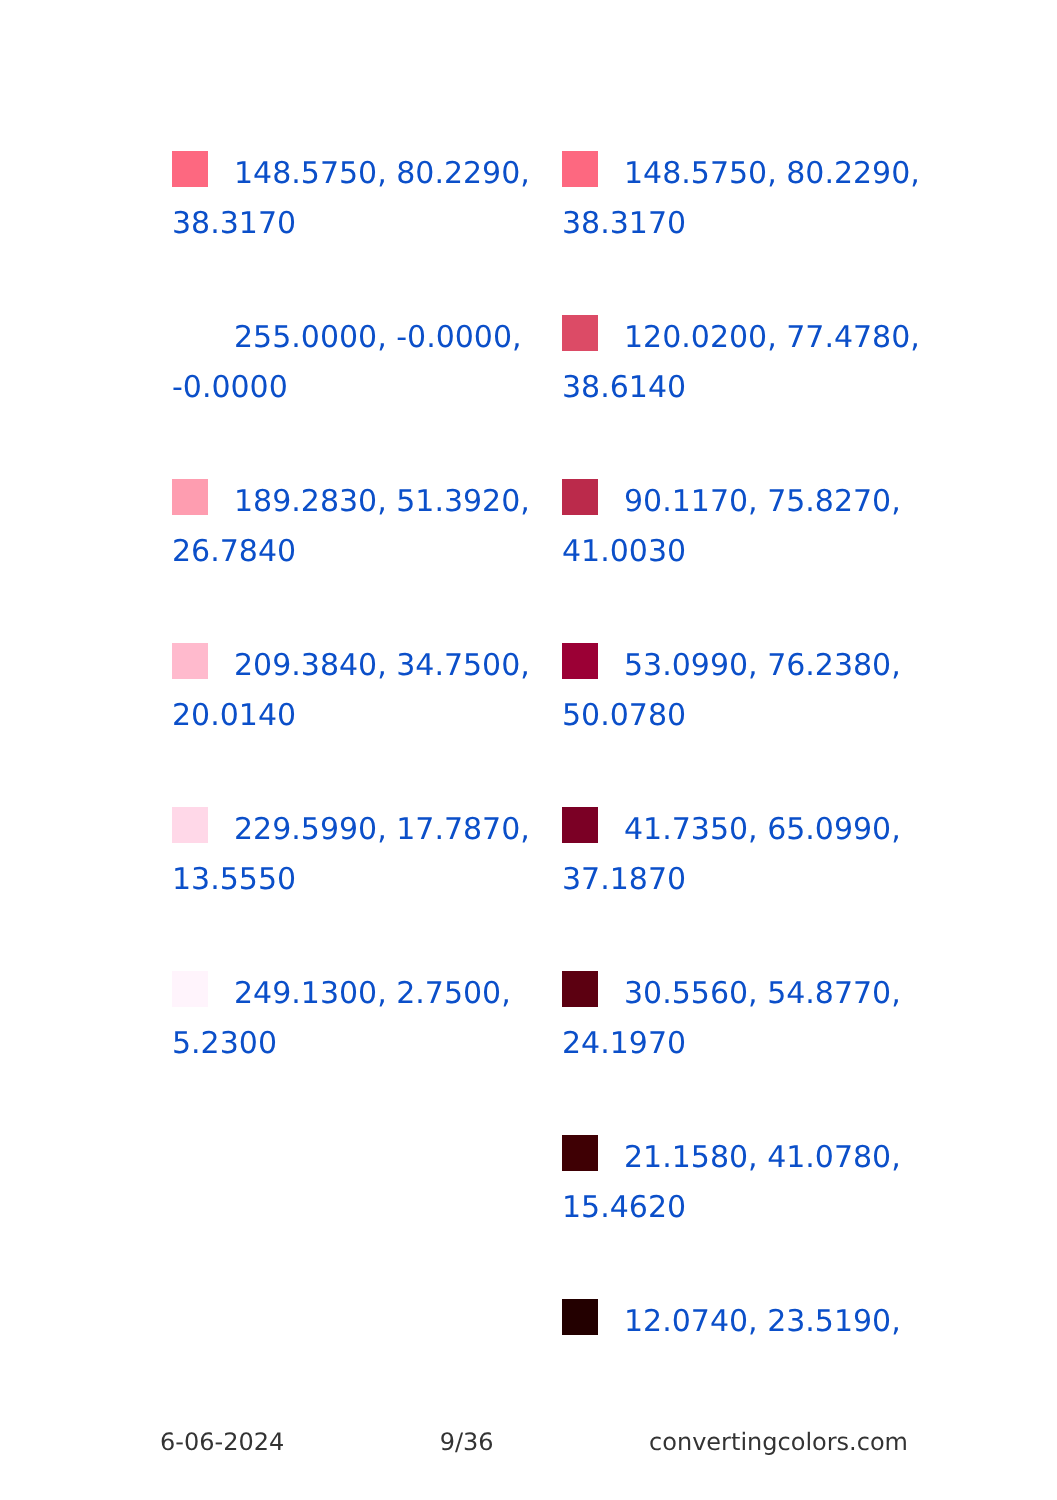148.5750, 80.2290, 38.3170
255.0000, -0.0000, -0.0000
189.2830, 51.3920, 26.7840
209.3840, 34.7500, 20.0140
229.5990, 17.7870, 13.5550
249.1300, 2.7500, 5.2300
148.5750, 80.2290, 38.3170
120.0200, 77.4780, 38.6140
90.1170, 75.8270, 41.0030
53.0990, 76.2380, 50.0780
41.7350, 65.0990, 37.1870
30.5560, 54.8770, 24.1970
21.1580, 41.0780, 15.4620
12.0740, 23.5190,
6-06-2024 9/36 convertingcolors.com